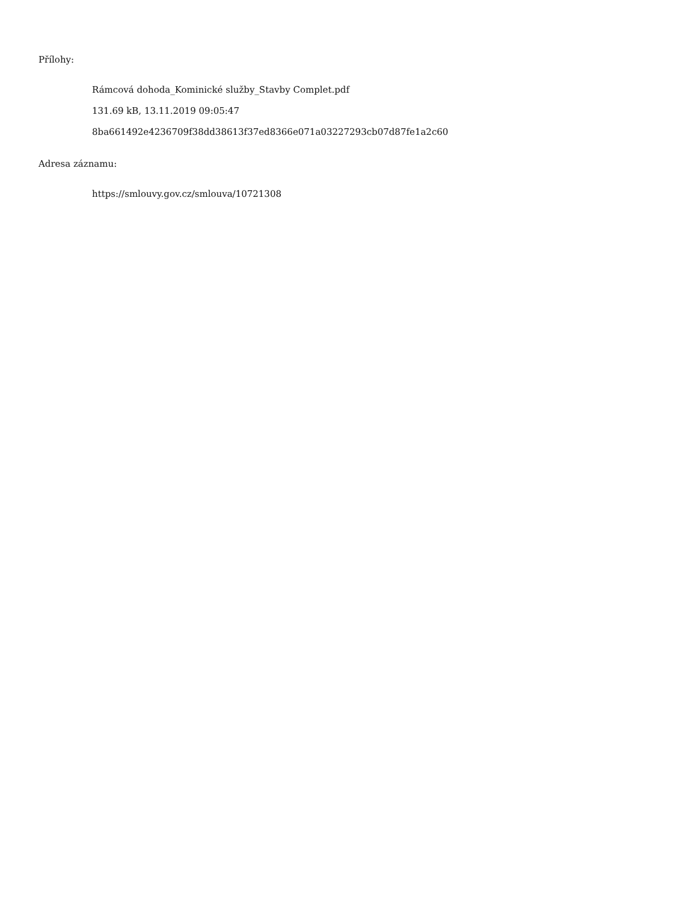Přílohy:
Rámcová dohoda_Kominické služby_Stavby Complet.pdf
131.69 kB, 13.11.2019 09:05:47
8ba661492e4236709f38dd38613f37ed8366e071a03227293cb07d87fe1a2c60
Adresa záznamu:
https://smlouvy.gov.cz/smlouva/10721308